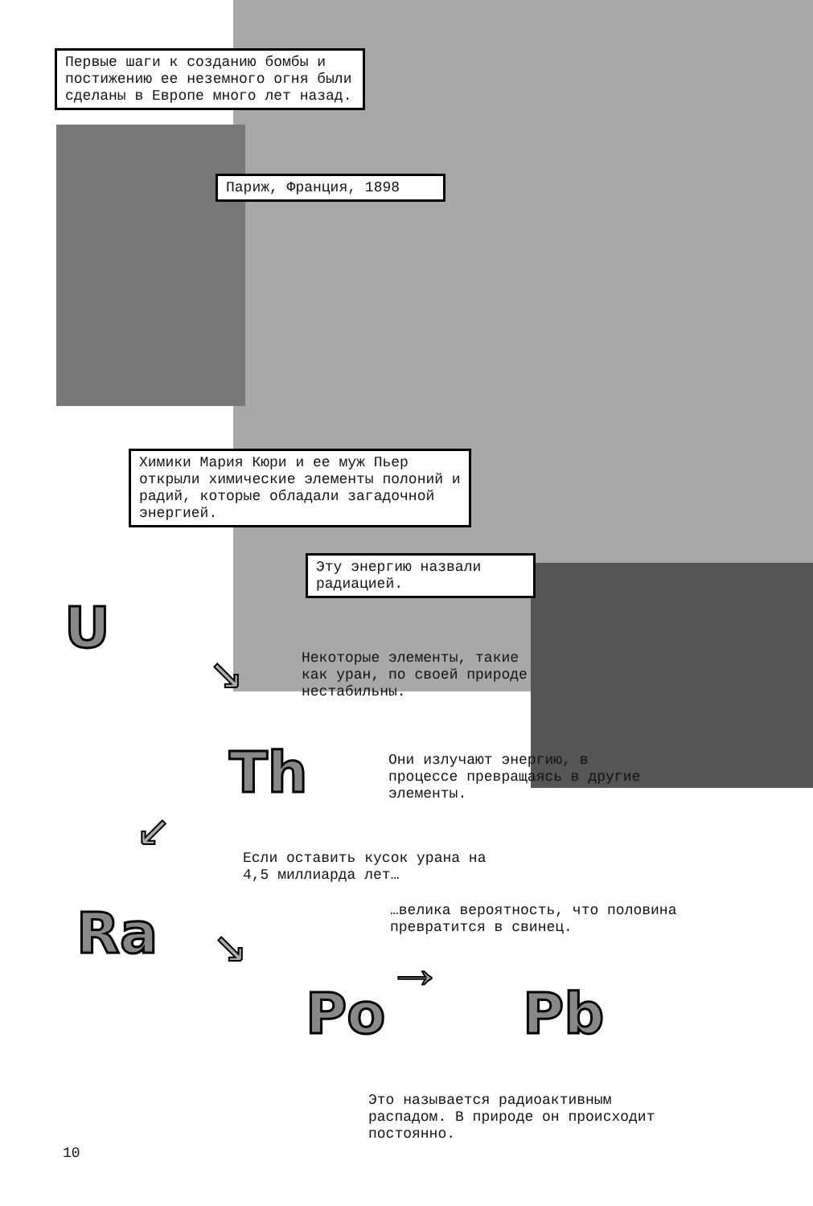Первые шаги к созданию бомбы и постижению ее неземного огня были сделаны в Европе много лет назад.
Париж, Франция, 1898
Химики Мария Кюри и ее муж Пьер открыли химические элементы полоний и радий, которые обладали загадочной энергией.
Эту энергию назвали радиацией.
U
↘
Некоторые элементы, такие как уран, по своей природе нестабильны.
Th
Они излучают энергию, в процессе превращаясь в другие элементы.
↙
Если оставить кусок урана на 4,5 миллиарда лет…
Ra ↘
…велика вероятность, что половина превратится в свинец.
Po
→
Pb
Это называется радиоактивным распадом. В природе он происходит постоянно.
10